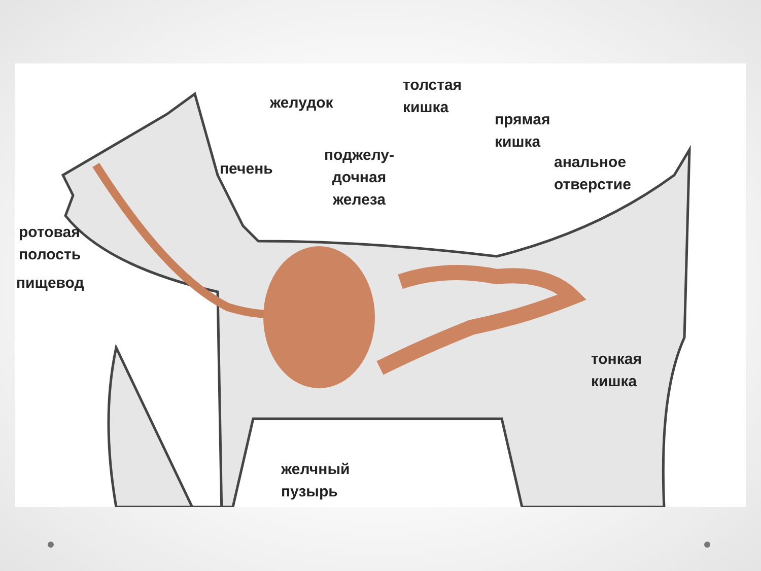ротовая
полость
пищевод
печень
желудок
поджелу-
дочная
железа
толстая
кишка
прямая
кишка
анальное
отверстие
тонкая
кишка
желчный
пузырь